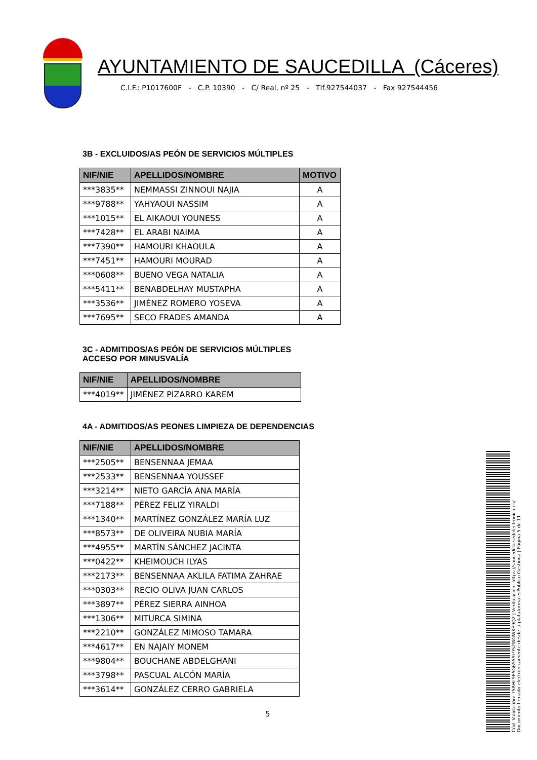AYUNTAMIENTO DE SAUCEDILLA (Cáceres)
C.I.F.: P1017600F - C.P. 10390 - C/ Real, nº 25 - Tlf.927544037 - Fax 927544456
3B - EXCLUIDOS/AS PEÓN DE SERVICIOS MÚLTIPLES
| NIF/NIE | APELLIDOS/NOMBRE | MOTIVO |
| --- | --- | --- |
| ***3835** | NEMMASSI ZINNOUI NAJIA | A |
| ***9788** | YAHYAOUI NASSIM | A |
| ***1015** | EL AIKAOUI YOUNESS | A |
| ***7428** | EL ARABI NAIMA | A |
| ***7390** | HAMOURI KHAOULA | A |
| ***7451** | HAMOURI MOURAD | A |
| ***0608** | BUENO VEGA NATALIA | A |
| ***5411** | BENABDELHAY MUSTAPHA | A |
| ***3536** | JIMÉNEZ ROMERO YOSEVA | A |
| ***7695** | SECO FRADES AMANDA | A |
3C - ADMITIDOS/AS PEÓN DE SERVICIOS MÚLTIPLES
ACCESO POR MINUSVALÍA
| NIF/NIE | APELLIDOS/NOMBRE |
| --- | --- |
| ***4019** | JIMÉNEZ PIZARRO KAREM |
4A - ADMITIDOS/AS PEONES LIMPIEZA DE DEPENDENCIAS
| NIF/NIE | APELLIDOS/NOMBRE |
| --- | --- |
| ***2505** | BENSENNAA JEMAA |
| ***2533** | BENSENNAA YOUSSEF |
| ***3214** | NIETO GARCÍA ANA MARÍA |
| ***7188** | PÉREZ FELIZ YIRALDI |
| ***1340** | MARTÍNEZ GONZÁLEZ MARÍA LUZ |
| ***8573** | DE OLIVEIRA NUBIA MARÍA |
| ***4955** | MARTÍN SÁNCHEZ JACINTA |
| ***0422** | KHEIMOUCH ILYAS |
| ***2173** | BENSENNAA AKLILA FATIMA ZAHRAE |
| ***0303** | RECIO OLIVA JUAN CARLOS |
| ***3897** | PÉREZ SIERRA AINHOA |
| ***1306** | MITURCA SIMINA |
| ***2210** | GONZÁLEZ MIMOSO TAMARA |
| ***4617** | EN NAJAIY MONEM |
| ***9804** | BOUCHANE ABDELGHANI |
| ***3798** | PASCUAL ALCÓN MARÍA |
| ***3614** | GONZÁLEZ CERRO GABRIELA |
5
Cód. Validación: 75RHL9E5G6559L952WGWKE9Q2 | Verificación: https://saucedilla.sedelectronica.es/
Documento firmado electrónicamente desde la plataforma esPublico Gestiona | Página 5 de 11